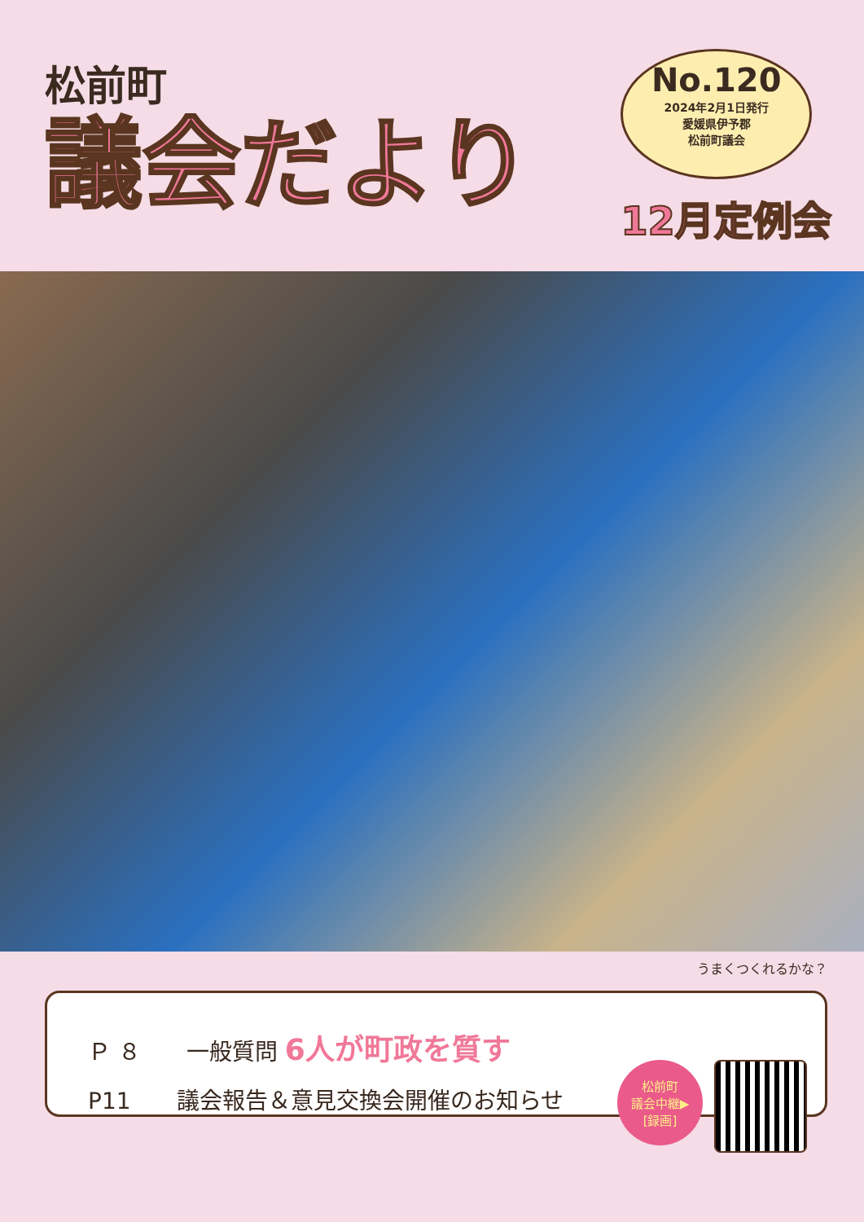松前町
議会だより
No.120
2024年2月1日発行
愛媛県伊予郡
松前町議会
12月定例会
うまくつくれるかな？
Ｐ ８　　一般質問 6人が町政を質す
P11　　議会報告＆意見交換会開催のお知らせ
松前町
議会中継▶
[録画]